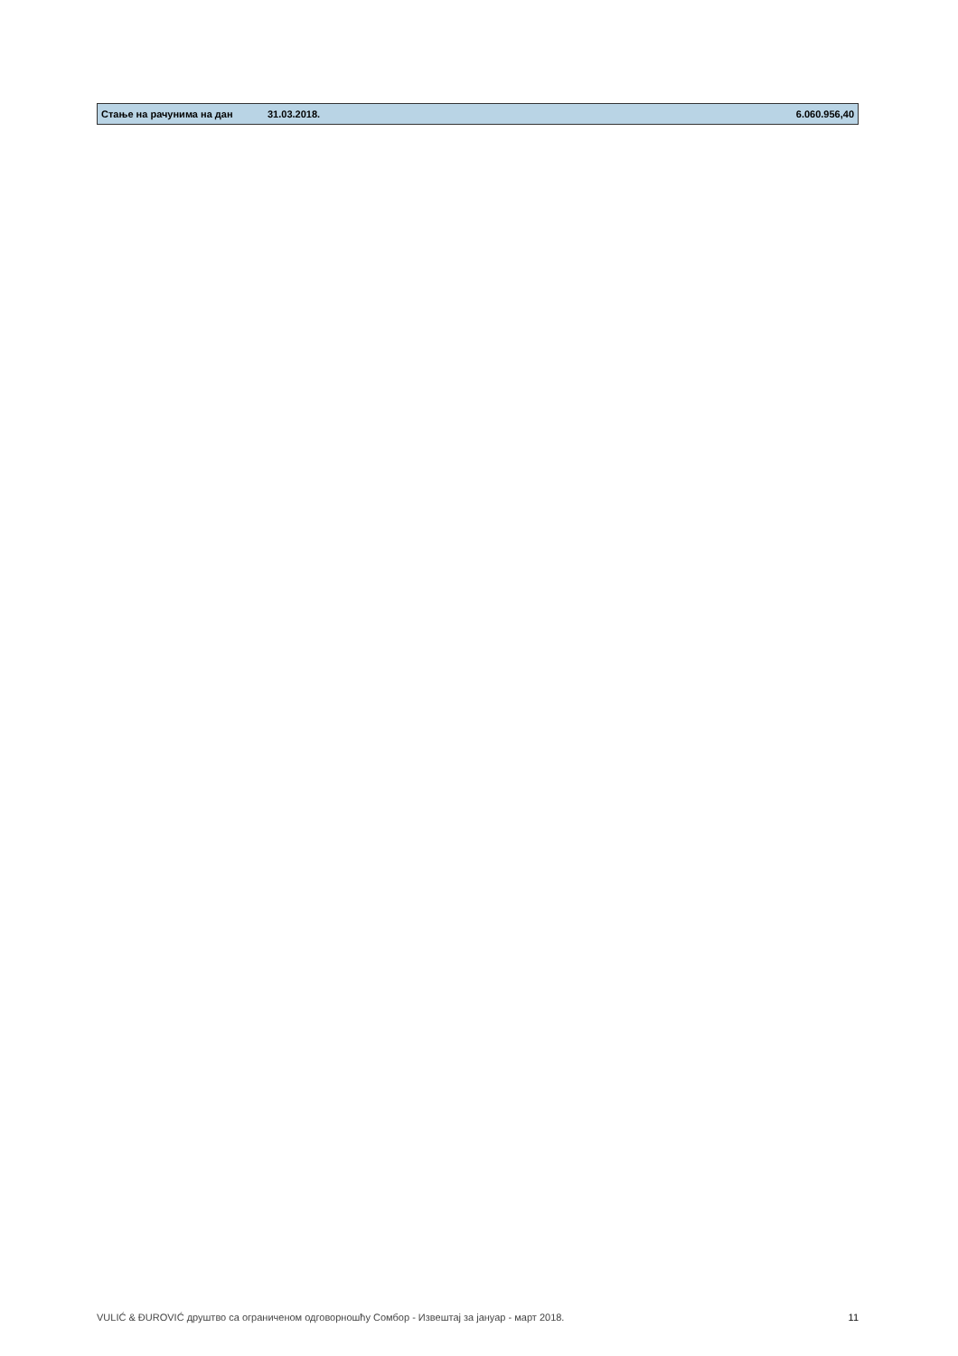| Стање на рачунима на дан | 31.03.2018. | 6.060.956,40 |
VULIĆ & ĐUROVIĆ друштво са ограниченом одговорношћу Сомбор - Извештај за јануар - март 2018. 11